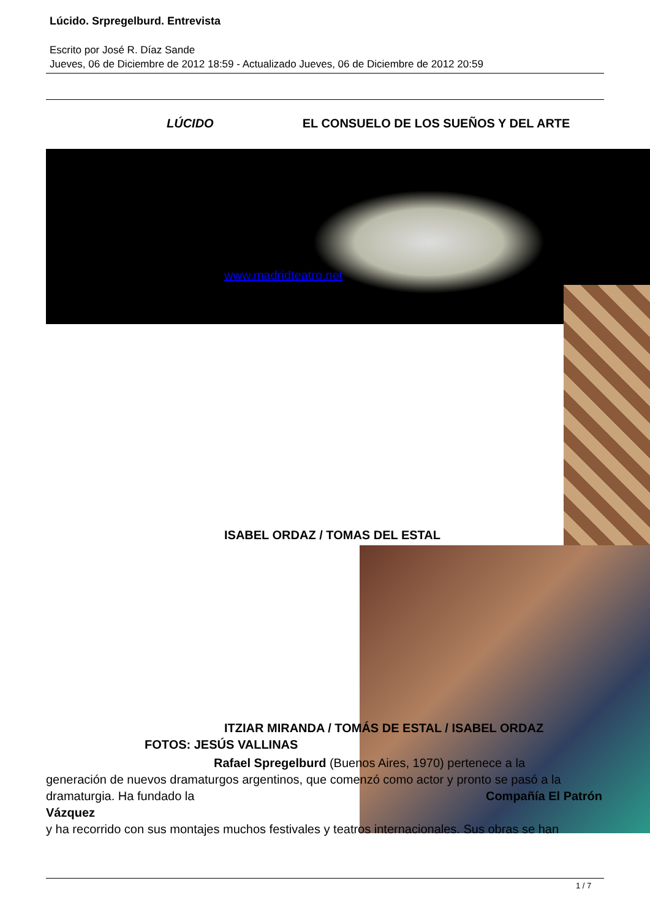Lúcido. Srpregelburd. Entrevista
Escrito por José R. Díaz Sande
Jueves, 06 de Diciembre de 2012 18:59 - Actualizado Jueves, 06 de Diciembre de 2012 20:59
LÚCIDO EL CONSUELO DE LOS SUEÑOS Y DEL ARTE
www.madridteatro.net
ISABEL ORDAZ / TOMAS DEL ESTAL
ITZIAR MIRANDA / TOMÁS DE ESTAL / ISABEL ORDAZ
FOTOS: JESÚS VALLINAS
Rafael Spregelburd (Buenos Aires, 1970) pertenece a la
generación de nuevos dramaturgos argentinos, que comenzó como actor y pronto se pasó a la dramaturgia. Ha fundado la Compañía El Patrón Vázquez
y ha recorrido con sus montajes muchos festivales y teatros internacionales. Sus obras se han
1 / 7